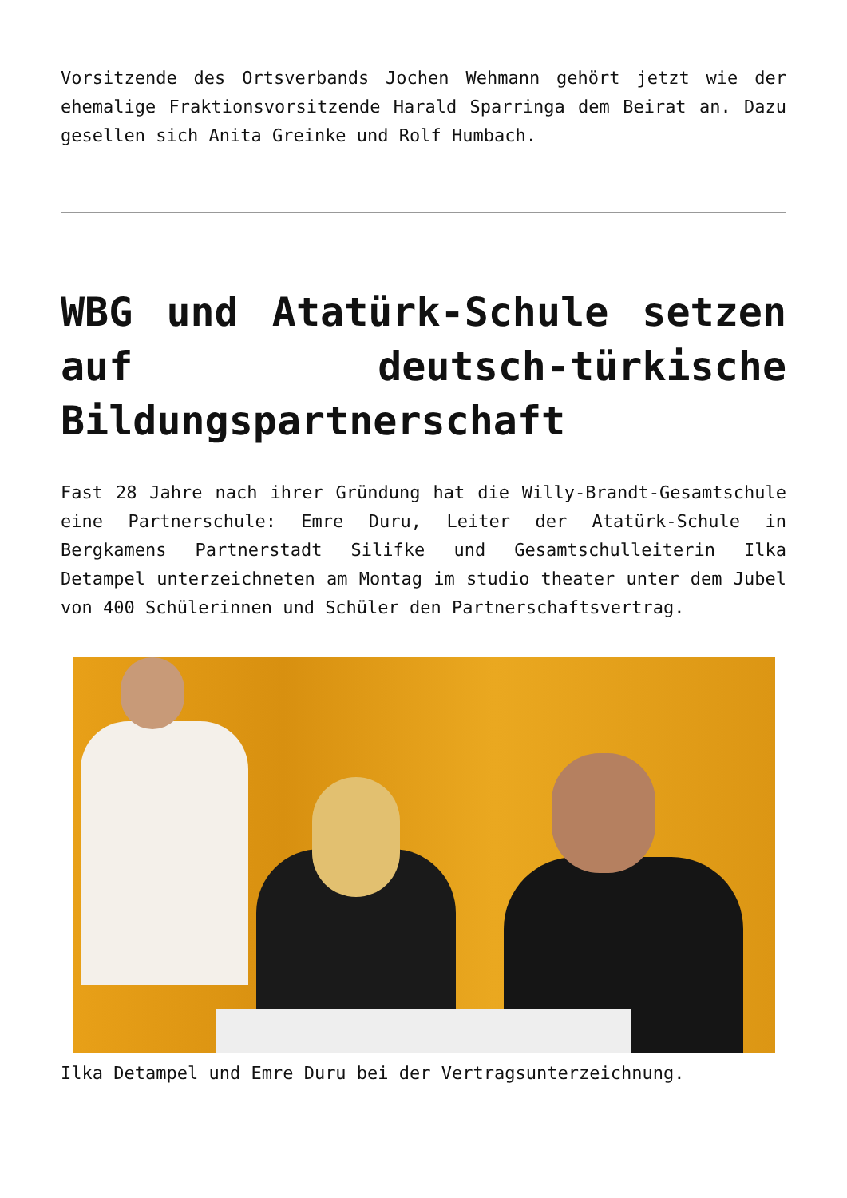Vorsitzende des Ortsverbands Jochen Wehmann gehört jetzt wie der ehemalige Fraktionsvorsitzende Harald Sparringa dem Beirat an. Dazu gesellen sich Anita Greinke und Rolf Humbach.
WBG und Atatürk-Schule setzen auf deutsch-türkische Bildungspartnerschaft
Fast 28 Jahre nach ihrer Gründung hat die Willy-Brandt-Gesamtschule eine Partnerschule: Emre Duru, Leiter der Atatürk-Schule in Bergkamens Partnerstadt Silifke und Gesamtschulleiterin Ilka Detampel unterzeichneten am Montag im studio theater unter dem Jubel von 400 Schülerinnen und Schüler den Partnerschaftsvertrag.
Ilka Detampel und Emre Duru bei der Vertragsunterzeichnung.